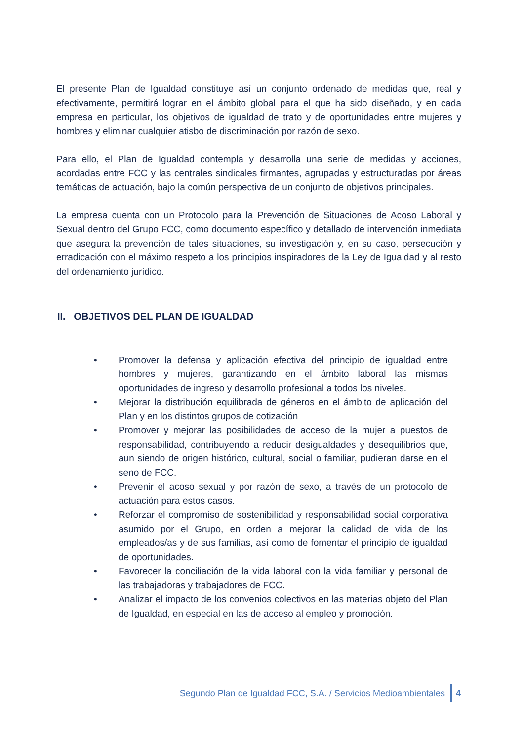El presente Plan de Igualdad constituye así un conjunto ordenado de medidas que, real y efectivamente, permitirá lograr en el ámbito global para el que ha sido diseñado, y en cada empresa en particular, los objetivos de igualdad de trato y de oportunidades entre mujeres y hombres y eliminar cualquier atisbo de discriminación por razón de sexo.
Para ello, el Plan de Igualdad contempla y desarrolla una serie de medidas y acciones, acordadas entre FCC y las centrales sindicales firmantes, agrupadas y estructuradas por áreas temáticas de actuación, bajo la común perspectiva de un conjunto de objetivos principales.
La empresa cuenta con un Protocolo para la Prevención de Situaciones de Acoso Laboral y Sexual dentro del Grupo FCC, como documento específico y detallado de intervención inmediata que asegura la prevención de tales situaciones, su investigación y, en su caso, persecución y erradicación con el máximo respeto a los principios inspiradores de la Ley de Igualdad y al resto del ordenamiento jurídico.
II. OBJETIVOS DEL PLAN DE IGUALDAD
• Promover la defensa y aplicación efectiva del principio de igualdad entre hombres y mujeres, garantizando en el ámbito laboral las mismas oportunidades de ingreso y desarrollo profesional a todos los niveles.
• Mejorar la distribución equilibrada de géneros en el ámbito de aplicación del Plan y en los distintos grupos de cotización
• Promover y mejorar las posibilidades de acceso de la mujer a puestos de responsabilidad, contribuyendo a reducir desigualdades y desequilibrios que, aun siendo de origen histórico, cultural, social o familiar, pudieran darse en el seno de FCC.
• Prevenir el acoso sexual y por razón de sexo, a través de un protocolo de actuación para estos casos.
• Reforzar el compromiso de sostenibilidad y responsabilidad social corporativa asumido por el Grupo, en orden a mejorar la calidad de vida de los empleados/as y de sus familias, así como de fomentar el principio de igualdad de oportunidades.
• Favorecer la conciliación de la vida laboral con la vida familiar y personal de las trabajadoras y trabajadores de FCC.
• Analizar el impacto de los convenios colectivos en las materias objeto del Plan de Igualdad, en especial en las de acceso al empleo y promoción.
Segundo Plan de Igualdad FCC, S.A. / Servicios Medioambientales 4